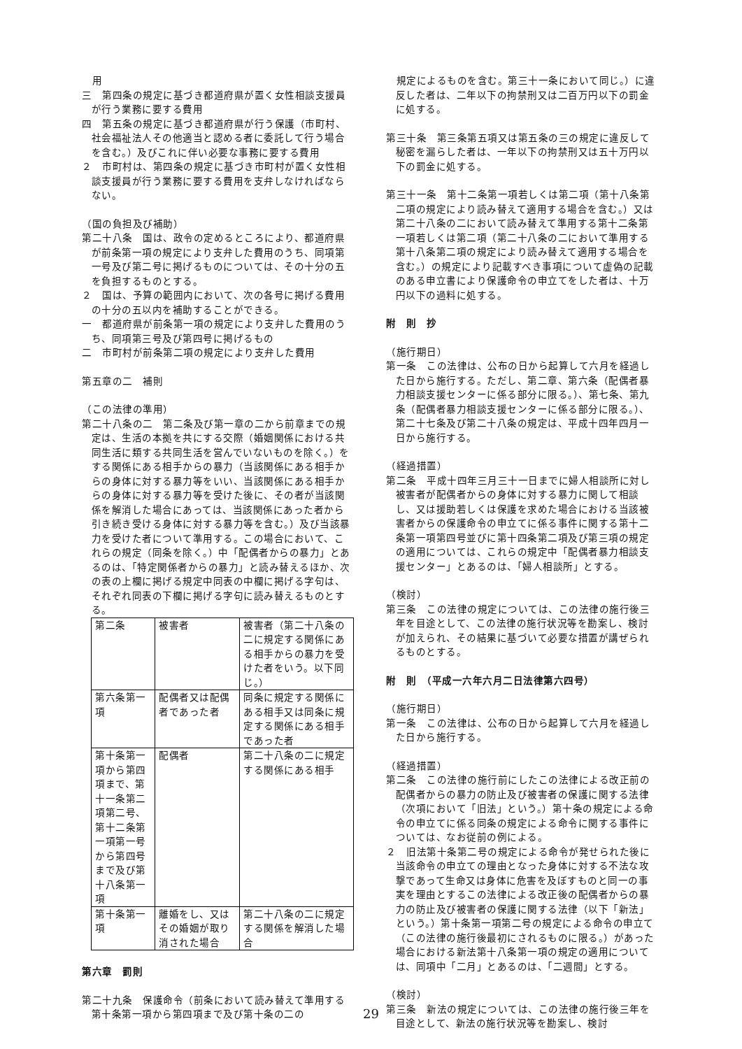用
三　第四条の規定に基づき都道府県が置く女性相談支援員が行う業務に要する費用
四　第五条の規定に基づき都道府県が行う保護（市町村、社会福祉法人その他適当と認める者に委託して行う場合を含む。）及びこれに伴い必要な事務に要する費用
２　市町村は、第四条の規定に基づき市町村が置く女性相談支援員が行う業務に要する費用を支弁しなければならない。
（国の負担及び補助）
第二十八条　国は、政令の定めるところにより、都道府県が前条第一項の規定により支弁した費用のうち、同項第一号及び第二号に掲げるものについては、その十分の五を負担するものとする。
２　国は、予算の範囲内において、次の各号に掲げる費用の十分の五以内を補助することができる。
一　都道府県が前条第一項の規定により支弁した費用のうち、同項第三号及び第四号に掲げるもの
二　市町村が前条第二項の規定により支弁した費用
第五章の二　補則
（この法律の準用）
第二十八条の二　第二条及び第一章の二から前章までの規定は、生活の本拠を共にする交際（婚姻関係における共同生活に類する共同生活を営んでいないものを除く。）をする関係にある相手からの暴力（当該関係にある相手からの身体に対する暴力等をいい、当該関係にある相手からの身体に対する暴力等を受けた後に、その者が当該関係を解消した場合にあっては、当該関係にあった者から引き続き受ける身体に対する暴力等を含む。）及び当該暴力を受けた者について準用する。この場合において、これらの規定（同条を除く。）中「配偶者からの暴力」とあるのは、「特定関係者からの暴力」と読み替えるほか、次の表の上欄に掲げる規定中同表の中欄に掲げる字句は、それぞれ同表の下欄に掲げる字句に読み替えるものとする。
| 第二条 | 被害者 | 被害者（第二十八条の二に規定する関係にある相手からの暴力を受けた者をいう。以下同じ。） |
| 第六条第一項 | 配偶者又は配偶者であった者 | 同条に規定する関係にある相手又は同条に規定する関係にある相手であった者 |
| 第十条第一項から第四項まで、第十一条第二項第二号、第十二条第一項第一号から第四号まで及び第十八条第一項 | 配偶者 | 第二十八条の二に規定する関係にある相手 |
| 第十条第一項 | 離婚をし、又はその婚姻が取り消された場合 | 第二十八条の二に規定する関係を解消した場合 |
第六章　罰則
第二十九条　保護命令（前条において読み替えて準用する第十条第一項から第四項まで及び第十条の二の
　規定によるものを含む。第三十一条において同じ。）に違反した者は、二年以下の拘禁刑又は二百万円以下の罰金に処する。
第三十条　第三条第五項又は第五条の三の規定に違反して秘密を漏らした者は、一年以下の拘禁刑又は五十万円以下の罰金に処する。
第三十一条　第十二条第一項若しくは第二項（第十八条第二項の規定により読み替えて適用する場合を含む。）又は第二十八条の二において読み替えて準用する第十二条第一項若しくは第二項（第二十八条の二において準用する第十八条第二項の規定により読み替えて適用する場合を含む。）の規定により記載すべき事項について虚偽の記載のある申立書により保護命令の申立てをした者は、十万円以下の過料に処する。
附　則　抄
（施行期日）
第一条　この法律は、公布の日から起算して六月を経過した日から施行する。ただし、第二章、第六条（配偶者暴力相談支援センターに係る部分に限る。）、第七条、第九条（配偶者暴力相談支援センターに係る部分に限る。）、第二十七条及び第二十八条の規定は、平成十四年四月一日から施行する。
（経過措置）
第二条　平成十四年三月三十一日までに婦人相談所に対し被害者が配偶者からの身体に対する暴力に関して相談し、又は援助若しくは保護を求めた場合における当該被害者からの保護命令の申立てに係る事件に関する第十二条第一項第四号並びに第十四条第二項及び第三項の規定の適用については、これらの規定中「配偶者暴力相談支援センター」とあるのは、「婦人相談所」とする。
（検討）
第三条　この法律の規定については、この法律の施行後三年を目途として、この法律の施行状況等を勘案し、検討が加えられ、その結果に基づいて必要な措置が講ぜられるものとする。
附　則　（平成一六年六月二日法律第六四号）
（施行期日）
第一条　この法律は、公布の日から起算して六月を経過した日から施行する。
（経過措置）
第二条　この法律の施行前にしたこの法律による改正前の配偶者からの暴力の防止及び被害者の保護に関する法律（次項において「旧法」という。）第十条の規定による命令の申立てに係る同条の規定による命令に関する事件については、なお従前の例による。
２　旧法第十条第二号の規定による命令が発せられた後に当該命令の申立ての理由となった身体に対する不法な攻撃であって生命又は身体に危害を及ぼすものと同一の事実を理由とするこの法律による改正後の配偶者からの暴力の防止及び被害者の保護に関する法律（以下「新法」という。）第十条第一項第二号の規定による命令の申立て（この法律の施行後最初にされるものに限る。）があった場合における新法第十八条第一項の規定の適用については、同項中「二月」とあるのは、「二週間」とする。
（検討）
第三条　新法の規定については、この法律の施行後三年を目途として、新法の施行状況等を勘案し、検討
29